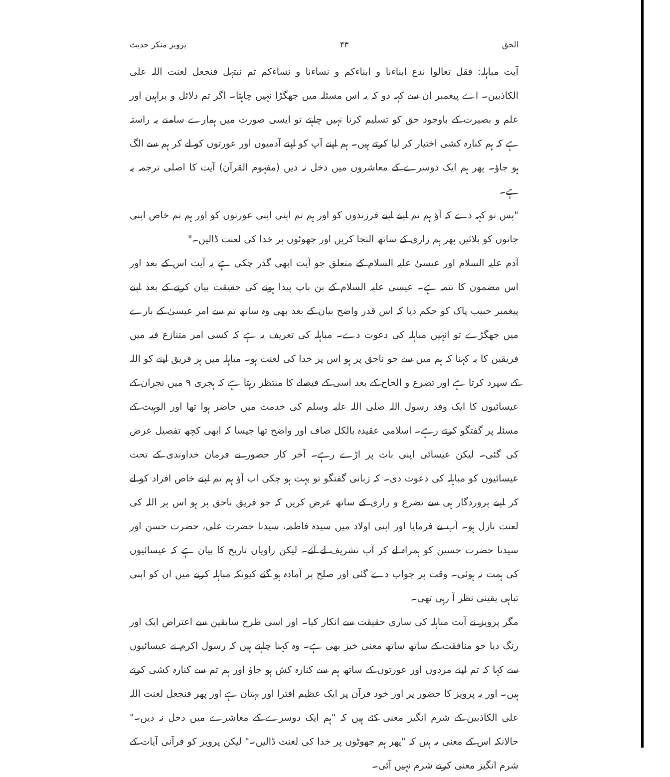الحق ۴۳ پرویز منکر حدیث
آیت مباہلہ: فقل تعالوا ندع ابناءنا و ابناءکم و نساءنا و نساءکم ثم نبتہل فنجعل لعنت اللہ علی الکاذبین۔ اے پیغمبر ان سے کہہ دو کہ یہ اس مسئلہ میں جھگڑا نہیں چاہتا۔ اگر تم دلائل و براہین اور علم و بصیرت کے باوجود حق کو تسلیم کرنا نہیں چاہتے تو ایسی صورت میں ہمارے سامنے یہ راستہ ہے کہ ہم کنارہ کشی اختیار کر لیا کرتے ہیں۔ ہم اپنے آپ کو اپنے آدمیوں اور عورتوں کو لے کر ہم سے الگ ہو جاؤ۔ پھر ہم ایک دوسرے کے معاشروں میں دخل نہ دیں (مفہوم القرآن) آیت کا اصلی ترجمہ یہ ہے۔
"پس تو کہہ دے کہ آؤ ہم تم اپنے اپنے فرزندوں کو اور ہم تم اپنی اپنی عورتوں کو اور ہم تم خاص اپنی جانوں کو بلائیں پھر ہم زاری کے ساتھ التجا کریں اور جھوٹوں پر خدا کی لعنت ڈالیں۔"
آدم علیہ السلام اور عیسیٰ علیہ السلام کے متعلق جو آیت ابھی گذر چکی ہے یہ آیت اس کے بعد اور اس مضمون کا تتمہ ہے۔ عیسیٰ علیہ السلام کے بن باپ پیدا ہونے کی حقیقت بیان کرنے کے بعد اپنے پیغمبر حبیب پاک کو حکم دیا کہ اس قدر واضح بیان کے بعد بھی وہ ساتھ تم سے امر عیسیٰ کے بارے میں جھگڑے تو انہیں مباہلہ کی دعوت دے۔ مباہلہ کی تعریف یہ ہے کہ کسی امر متنازع فیہ میں فریقین کا یہ کہنا کہ ہم میں سے جو ناحق پر ہو اس پر خدا کی لعنت ہو۔ مباہلہ میں ہر فریق اپنے کو اللہ کے سپرد کرتا ہے اور تضرع و الحاح کے بعد اسی کے فیصلے کا منتظر رہتا ہے کہ ہجری ۹ میں نجران کے عیسائیوں کا ایک وفد رسول اللہ صلی اللہ علیہ وسلم کی خدمت میں حاضر ہوا تھا اور الوہیت کے مسئلہ پر گفتگو کرتے رہے۔ اسلامی عقیدہ بالکل صاف اور واضح تھا جیسا کہ ابھی کچھ تفصیل عرض کی گئی۔ لیکن عیسائی اپنی بات پر اڑے رہے۔ آخر کار حضور نے فرمان خداوندی کے تحت عیسائیوں کو مباہلہ کی دعوت دی۔ کہ زبانی گفتگو تو بہت ہو چکی اب آؤ ہم تم اپنے خاص افراد کو لے کر اپنے پروردگار ہی سے تضرع و زاری کے ساتھ عرض کریں کہ جو فریق ناحق پر ہو اس پر اللہ کی لعنت نازل ہو۔ آپ نے فرمایا اور اپنی اولاد میں سیدہ فاطمہ، سیدنا حضرت علی، حضرت حسن اور سیدنا حضرت حسین کو ہمراہ لے کر آپ تشریف لے آئے۔ لیکن راویان تاریخ کا بیان ہے کہ عیسائیوں کی ہمت نہ ہوئی۔ وقت پر جواب دے گئی اور صلح پر آمادہ ہو گئے کیونکہ مباہلہ کرنے میں ان کو اپنی تباہی یقینی نظر آ رہی تھی۔
مگر پرویز نے آیت مباہلہ کی ساری حقیقت سے انکار کیا۔ اور اسی طرح سابقین سے اعتراض ایک اور رنگ دیا جو منافقت کے ساتھ ساتھ معنی خیز بھی ہے۔ وہ کہنا چاہتے ہیں کہ رسول اکرم نے عیسائیوں سے کہا کہ تم اپنے مردوں اور عورتوں کے ساتھ ہم سے کنارہ کش ہو جاؤ اور ہم تم سے کنارہ کشی کرتے ہیں۔ اور یہ پرویز کا حضور پر اور خود قرآن پر ایک عظیم افترا اور بہتان ہے اور پھر فنجعل لعنت اللہ علی الکاذبین کے شرم انگیز معنی کئے ہیں کہ "ہم ایک دوسرے کے معاشرے میں دخل نہ دیں۔" حالانکہ اس کے معنی یہ ہیں کہ "پھر ہم جھوٹوں پر خدا کی لعنت ڈالیں۔" لیکن پرویز کو قرآنی آیات کے شرم انگیز معنی کرتے شرم نہیں آئی۔